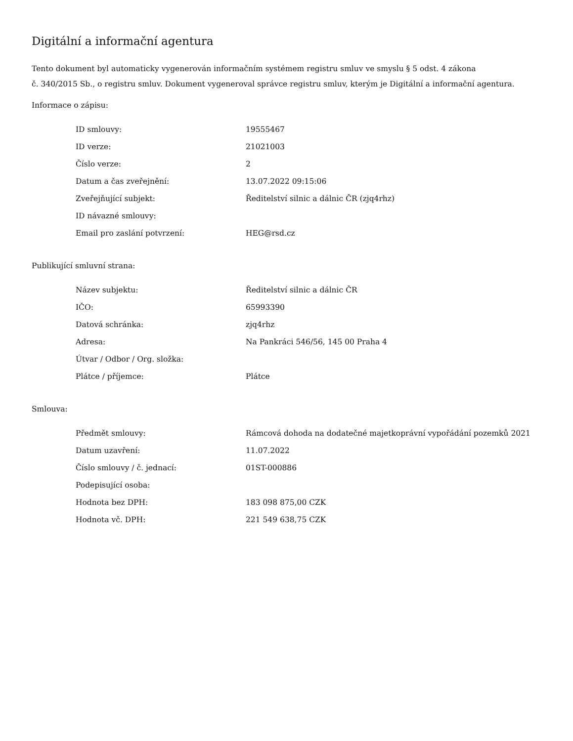Digitální a informační agentura
Tento dokument byl automaticky vygenerován informačním systémem registru smluv ve smyslu § 5 odst. 4 zákona
č. 340/2015 Sb., o registru smluv. Dokument vygeneroval správce registru smluv, kterým je Digitální a informační agentura.
Informace o zápisu:
| ID smlouvy: | 19555467 |
| ID verze: | 21021003 |
| Číslo verze: | 2 |
| Datum a čas zveřejnění: | 13.07.2022 09:15:06 |
| Zveřejňující subjekt: | Ředitelství silnic a dálnic ČR (zjq4rhz) |
| ID návazné smlouvy: | |
| Email pro zaslání potvrzení: | HEG@rsd.cz |
Publikující smluvní strana:
| Název subjektu: | Ředitelství silnic a dálnic ČR |
| IČO: | 65993390 |
| Datová schránka: | zjq4rhz |
| Adresa: | Na Pankráci 546/56, 145 00 Praha 4 |
| Útvar / Odbor / Org. složka: | |
| Plátce / příjemce: | Plátce |
Smlouva:
| Předmět smlouvy: | Rámcová dohoda na dodatečné majetkoprávní vypořádání pozemků 2021 |
| Datum uzavření: | 11.07.2022 |
| Číslo smlouvy / č. jednací: | 01ST-000886 |
| Podepisující osoba: | |
| Hodnota bez DPH: | 183 098 875,00 CZK |
| Hodnota vč. DPH: | 221 549 638,75 CZK |